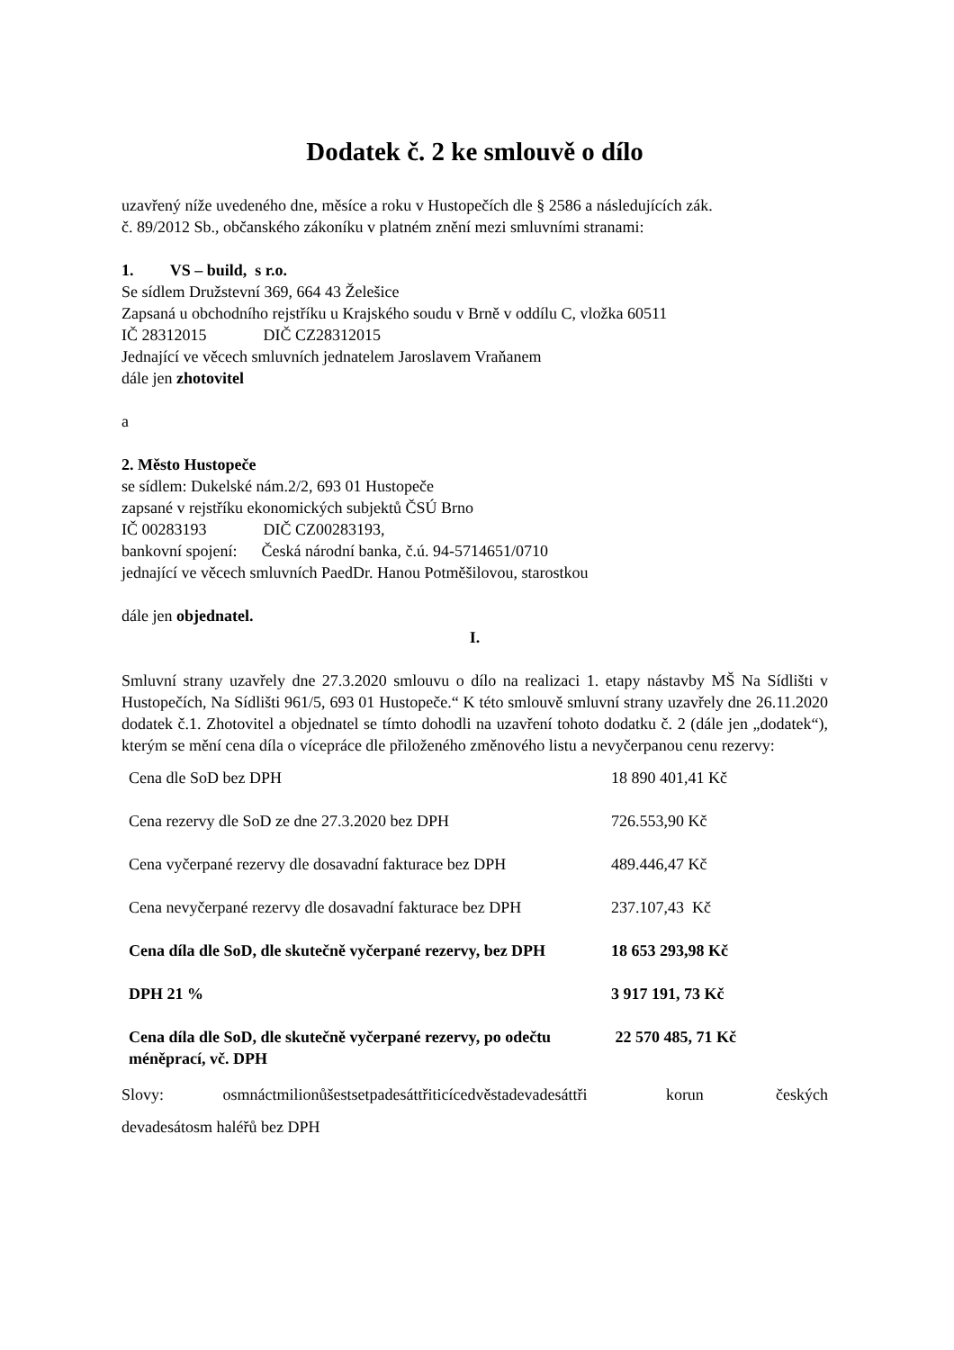Dodatek č. 2 ke smlouvě o dílo
uzavřený níže uvedeného dne, měsíce a roku v Hustopečích dle § 2586 a následujících zák.
č. 89/2012 Sb., občanského zákoníku v platném znění mezi smluvními stranami:
1. VS – build, s r.o.
Se sídlem Družstevní 369, 664 43 Želešice
Zapsaná u obchodního rejstříku u Krajského soudu v Brně v oddílu C, vložka 60511
IČ 28312015 DIČ CZ28312015
Jednající ve věcech smluvních jednatelem Jaroslavem Vraňanem
dále jen zhotovitel
a
2. Město Hustopeče
se sídlem: Dukelské nám.2/2, 693 01 Hustopeče
zapsané v rejstříku ekonomických subjektů ČSÚ Brno
IČ 00283193 DIČ CZ00283193,
bankovní spojení: Česká národní banka, č.ú. 94-5714651/0710
jednající ve věcech smluvních PaedDr. Hanou Potměšilovou, starostkou
dále jen objednatel.
I.
Smluvní strany uzavřely dne 27.3.2020 smlouvu o dílo na realizaci 1. etapy nástavby MŠ Na Sídlišti v Hustopečích, Na Sídlišti 961/5, 693 01 Hustopeče.“ K této smlouvě smluvní strany uzavřely dne 26.11.2020 dodatek č.1. Zhotovitel a objednatel se tímto dohodli na uzavření tohoto dodatku č. 2 (dále jen „dodatek“), kterým se mění cena díla o vícepráce dle přiloženého změnového listu a nevyčerpanou cenu rezervy:
| Cena dle SoD bez DPH | 18 890 401,41 Kč |
| Cena rezervy dle SoD ze dne 27.3.2020 bez DPH | 726.553,90 Kč |
| Cena vyčerpané rezervy dle dosavadní fakturace bez DPH | 489.446,47 Kč |
| Cena nevyčerpané rezervy dle dosavadní fakturace bez DPH | 237.107,43 Kč |
| Cena díla dle SoD, dle skutečně vyčerpané rezervy, bez DPH | 18 653 293,98 Kč |
| DPH 21 % | 3 917 191, 73 Kč |
| Cena díla dle SoD, dle skutečně vyčerpané rezervy, po odečtu méněprací, vč. DPH | 22 570 485, 71 Kč |
Slovy: osmnáctmilionůšestsetpadesáttřiticícedvěstadevadesáttři korun českých devadesátosm haléřů bez DPH